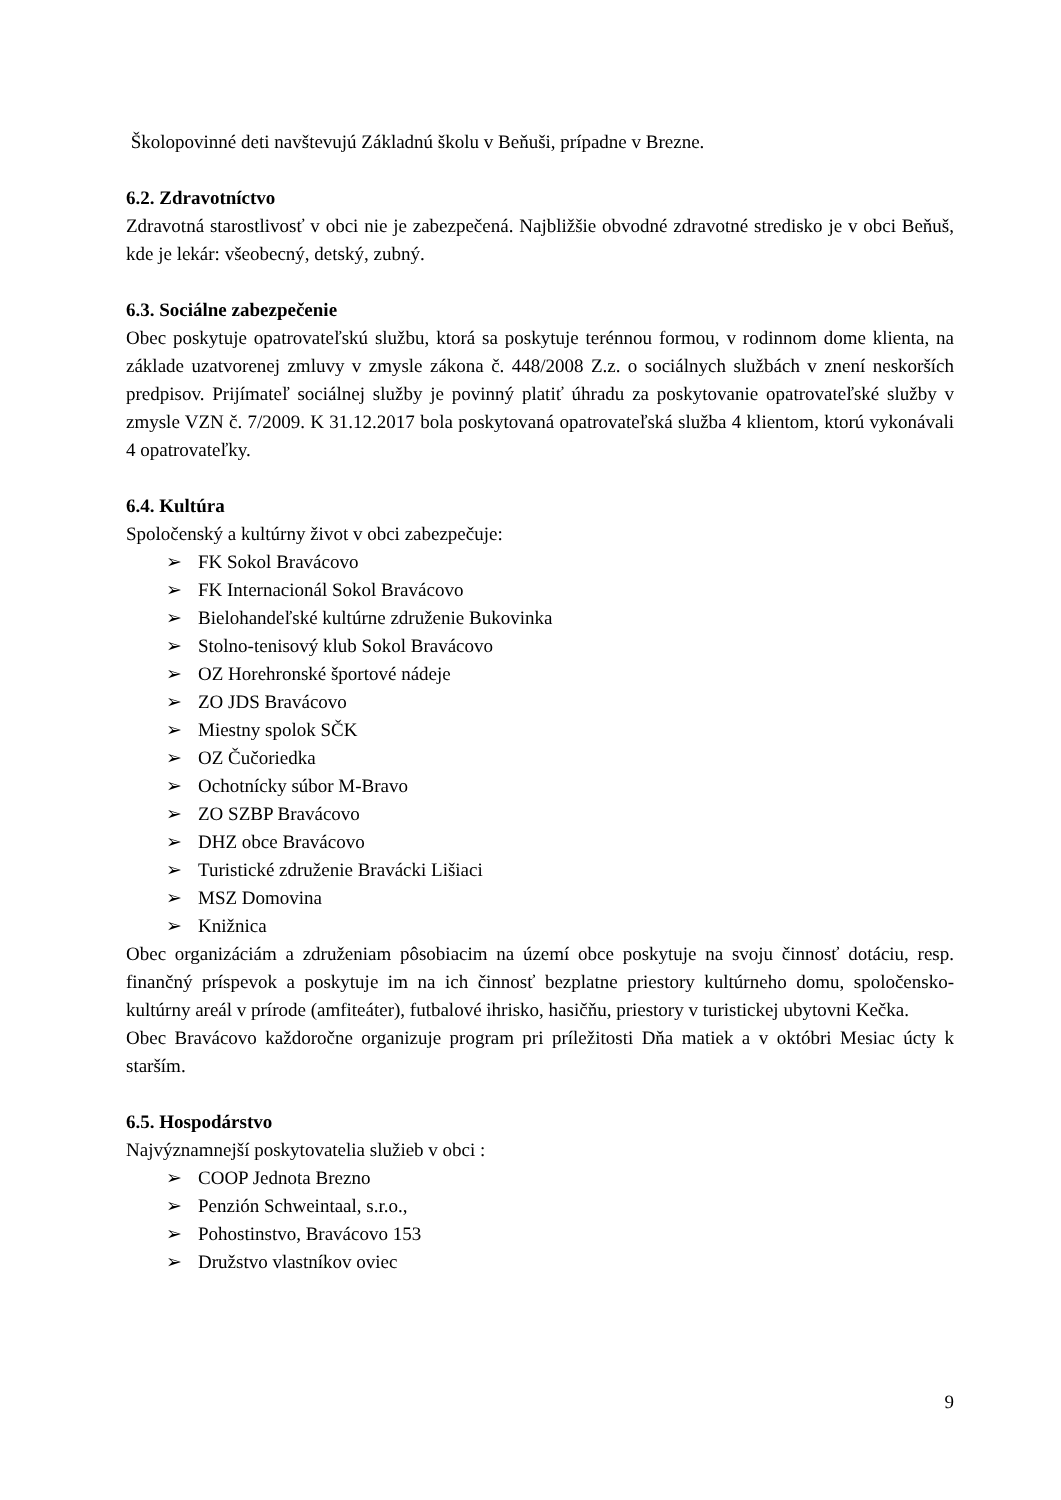Školopovinné deti navštevujú Základnú školu v Beňuši, prípadne v Brezne.
6.2. Zdravotníctvo
Zdravotná starostlivosť v obci nie je zabezpečená. Najbližšie obvodné zdravotné stredisko je v obci Beňuš, kde je lekár: všeobecný, detský, zubný.
6.3. Sociálne zabezpečenie
Obec poskytuje opatrovateľskú službu, ktorá sa poskytuje terénnou formou, v rodinnom dome klienta, na základe uzatvorenej zmluvy v zmysle zákona č. 448/2008 Z.z. o sociálnych službách v znení neskorších predpisov. Prijímateľ sociálnej služby je povinný platiť úhradu za poskytovanie opatrovateľské služby v zmysle VZN č. 7/2009. K 31.12.2017 bola poskytovaná opatrovateľská služba 4 klientom, ktorú vykonávali 4 opatrovateľky.
6.4. Kultúra
Spoločenský a kultúrny život v obci zabezpečuje:
➢ FK Sokol Bravácovo
➢ FK Internacionál Sokol Bravácovo
➢ Bielohandeľské kultúrne združenie Bukovinka
➢ Stolno-tenisový klub Sokol Bravácovo
➢ OZ Horehronské športové nádeje
➢ ZO JDS Bravácovo
➢ Miestny spolok SČK
➢ OZ Čučoriedka
➢ Ochotnícky súbor M-Bravo
➢ ZO SZBP Bravácovo
➢ DHZ obce Bravácovo
➢ Turistické združenie Bravácki Lišiaci
➢ MSZ Domovina
➢ Knižnica
Obec organizáciám a združeniam pôsobiacim na území obce poskytuje na svoju činnosť dotáciu, resp. finančný príspevok a poskytuje im na ich činnosť bezplatne priestory kultúrneho domu, spoločensko-kultúrny areál v prírode (amfiteáter), futbalové ihrisko, hasičňu, priestory v turistickej ubytovni Kečka.
Obec Bravácovo každoročne organizuje program pri príležitosti Dňa matiek a v októbri Mesiac úcty k starším.
6.5. Hospodárstvo
Najvýznamnejší poskytovatelia služieb v obci :
➢ COOP Jednota Brezno
➢ Penzión Schweintaal, s.r.o.,
➢ Pohostinstvo, Bravácovo 153
➢ Družstvo vlastníkov oviec
9